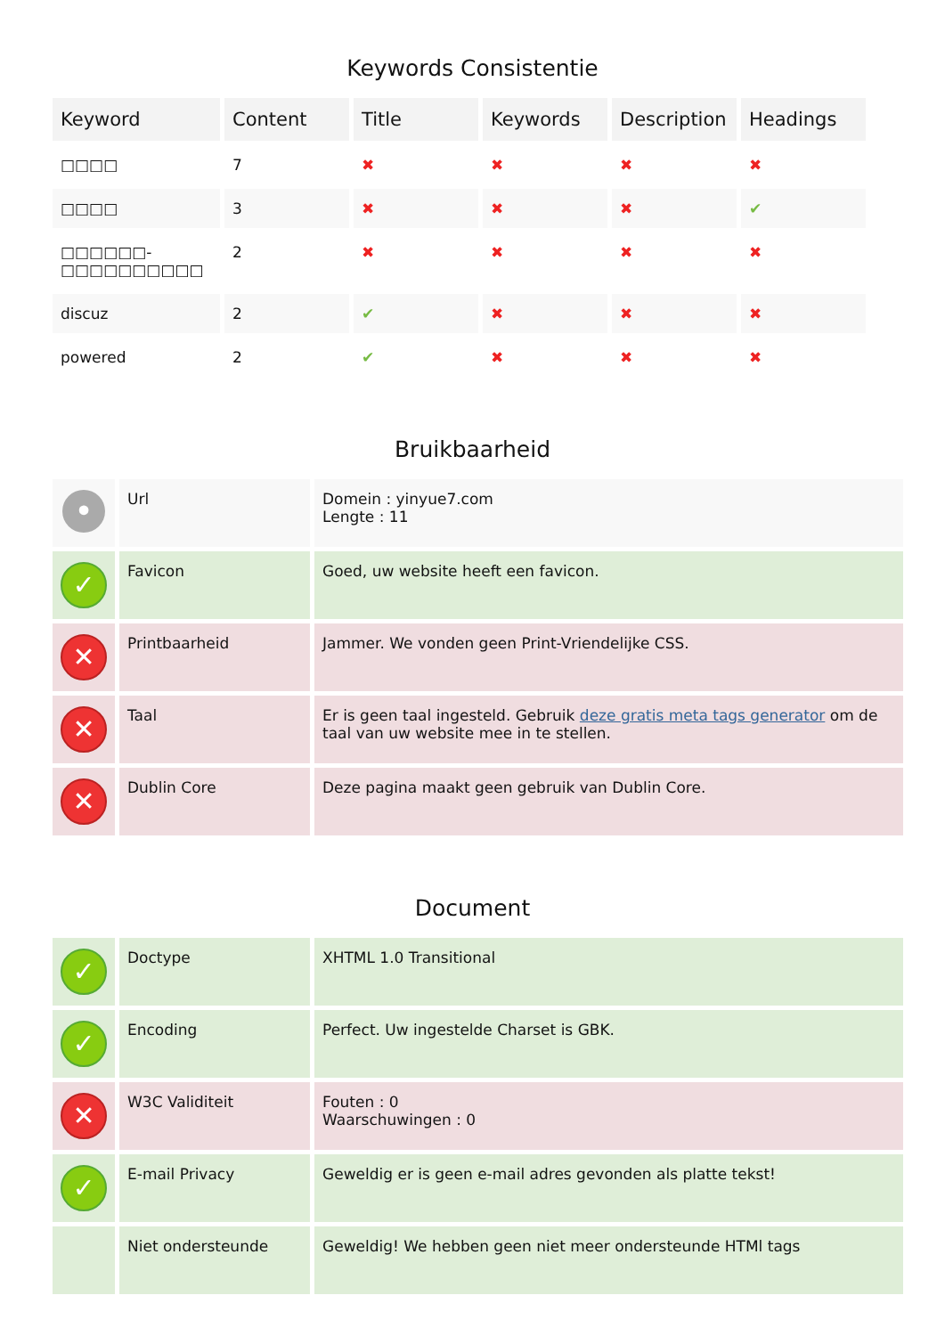Keywords Consistentie
| Keyword | Content | Title | Keywords | Description | Headings |
| --- | --- | --- | --- | --- | --- |
| □□□□ | 7 | ✖ | ✖ | ✖ | ✖ |
| □□□□ | 3 | ✖ | ✖ | ✖ | ✔ |
| □□□□□□- □□□□□□□□□□ | 2 | ✖ | ✖ | ✖ | ✖ |
| discuz | 2 | ✔ | ✖ | ✖ | ✖ |
| powered | 2 | ✔ | ✖ | ✖ | ✖ |
Bruikbaarheid
| • | Url | Domein : yinyue7.com Lengte : 11 |
| ✓ | Favicon | Goed, uw website heeft een favicon. |
| ✕ | Printbaarheid | Jammer. We vonden geen Print-Vriendelijke CSS. |
| ✕ | Taal | Er is geen taal ingesteld. Gebruik deze gratis meta tags generator om de taal van uw website mee in te stellen. |
| ✕ | Dublin Core | Deze pagina maakt geen gebruik van Dublin Core. |
Document
| ✓ | Doctype | XHTML 1.0 Transitional |
| ✓ | Encoding | Perfect. Uw ingestelde Charset is GBK. |
| ✕ | W3C Validiteit | Fouten : 0 Waarschuwingen : 0 |
| ✓ | E-mail Privacy | Geweldig er is geen e-mail adres gevonden als platte tekst! |
| | Niet ondersteunde | Geweldig! We hebben geen niet meer ondersteunde HTMl tags |